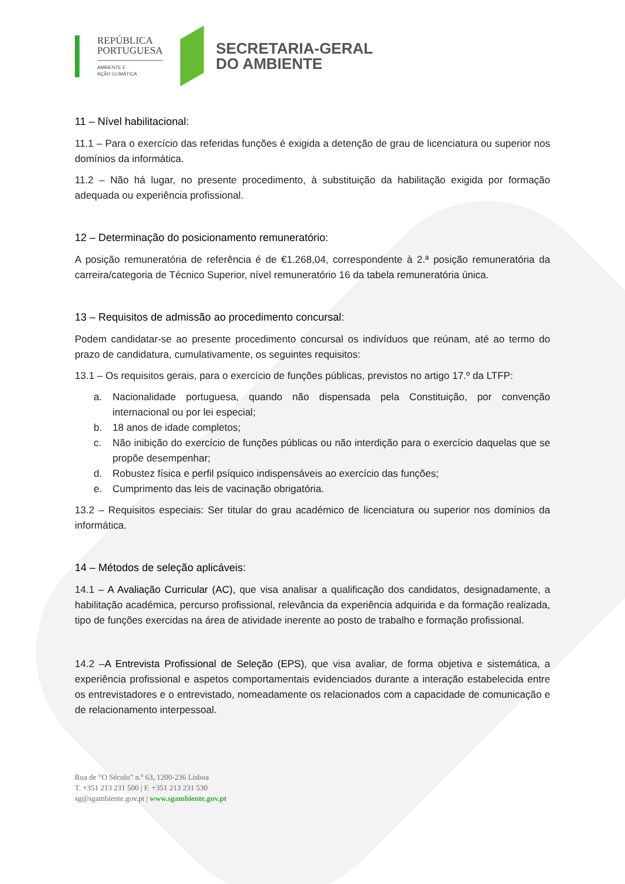REPÚBLICA
PORTUGUESA
AMBIENTE E
AÇÃO CLIMÁTICA
SECRETARIA-GERAL
DO AMBIENTE
11 – Nível habilitacional:
11.1 – Para o exercício das referidas funções é exigida a detenção de grau de licenciatura ou superior nos domínios da informática.
11.2 – Não há lugar, no presente procedimento, à substituição da habilitação exigida por formação adequada ou experiência profissional.
12 – Determinação do posicionamento remuneratório:
A posição remuneratória de referência é de €1.268,04, correspondente à 2.ª posição remuneratória da carreira/categoria de Técnico Superior, nível remuneratório 16 da tabela remuneratória única.
13 – Requisitos de admissão ao procedimento concursal:
Podem candidatar-se ao presente procedimento concursal os indivíduos que reúnam, até ao termo do prazo de candidatura, cumulativamente, os seguintes requisitos:
13.1 – Os requisitos gerais, para o exercício de funções públicas, previstos no artigo 17.º da LTFP:
a. Nacionalidade portuguesa, quando não dispensada pela Constituição, por convenção internacional ou por lei especial;
b. 18 anos de idade completos;
c. Não inibição do exercício de funções públicas ou não interdição para o exercício daquelas que se propõe desempenhar;
d. Robustez física e perfil psíquico indispensáveis ao exercício das funções;
e. Cumprimento das leis de vacinação obrigatória.
13.2 – Requisitos especiais: Ser titular do grau académico de licenciatura ou superior nos domínios da informática.
14 – Métodos de seleção aplicáveis:
14.1 – A Avaliação Curricular (AC), que visa analisar a qualificação dos candidatos, designadamente, a habilitação académica, percurso profissional, relevância da experiência adquirida e da formação realizada, tipo de funções exercidas na área de atividade inerente ao posto de trabalho e formação profissional.
14.2 –A Entrevista Profissional de Seleção (EPS), que visa avaliar, de forma objetiva e sistemática, a experiência profissional e aspetos comportamentais evidenciados durante a interação estabelecida entre os entrevistadores e o entrevistado, nomeadamente os relacionados com a capacidade de comunicação e de relacionamento interpessoal.
Rua de “O Século” n.º 63, 1200-236 Lisboa
T. +351 213 231 500 | F. +351 213 231 530
sg@sgambiente.gov.pt | www.sgambiente.gov.pt